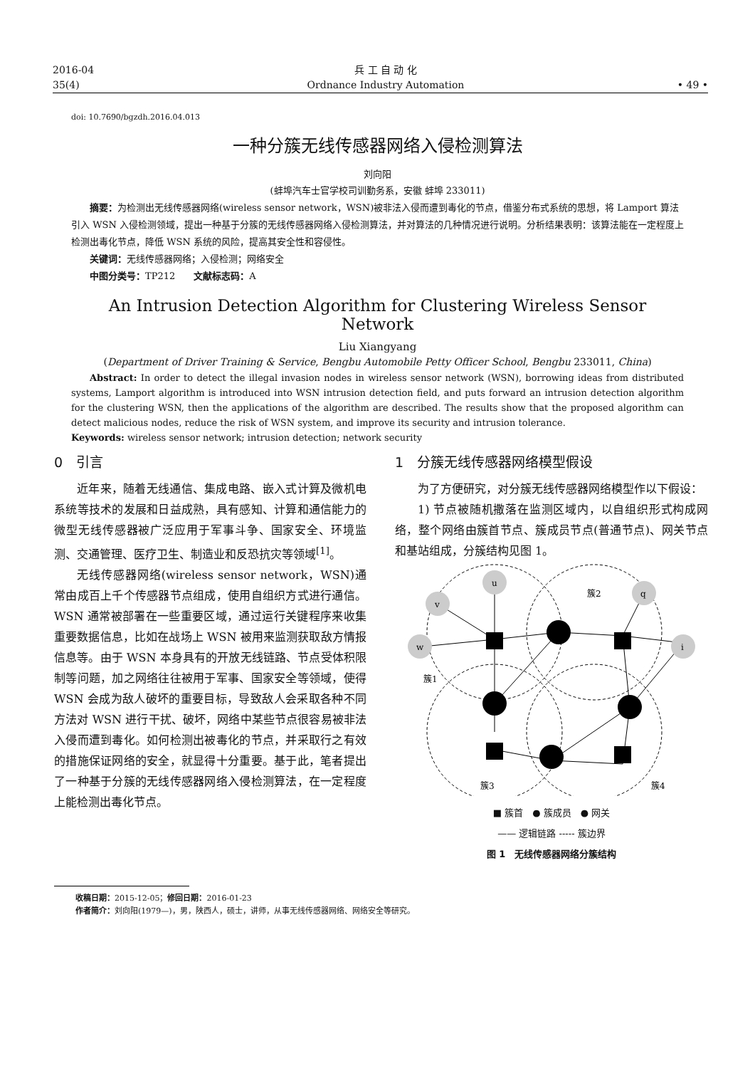2016-04
35(4)
兵 工 自 动 化
Ordnance Industry Automation
• 49 •
doi: 10.7690/bgzdh.2016.04.013
一种分簇无线传感器网络入侵检测算法
刘向阳
(蚌埠汽车士官学校司训勤务系，安徽 蚌埠 233011)
摘要：为检测出无线传感器网络(wireless sensor network，WSN)被非法入侵而遭到毒化的节点，借鉴分布式系统的思想，将 Lamport 算法引入 WSN 入侵检测领域，提出一种基于分簇的无线传感器网络入侵检测算法，并对算法的几种情况进行说明。分析结果表明：该算法能在一定程度上检测出毒化节点，降低 WSN 系统的风险，提高其安全性和容侵性。
关键词：无线传感器网络；入侵检测；网络安全
中图分类号：TP212　　文献标志码：A
An Intrusion Detection Algorithm for Clustering Wireless Sensor Network
Liu Xiangyang
(Department of Driver Training & Service, Bengbu Automobile Petty Officer School, Bengbu 233011, China)
Abstract: In order to detect the illegal invasion nodes in wireless sensor network (WSN), borrowing ideas from distributed systems, Lamport algorithm is introduced into WSN intrusion detection field, and puts forward an intrusion detection algorithm for the clustering WSN, then the applications of the algorithm are described. The results show that the proposed algorithm can detect malicious nodes, reduce the risk of WSN system, and improve its security and intrusion tolerance.
Keywords: wireless sensor network; intrusion detection; network security
0　引言
近年来，随着无线通信、集成电路、嵌入式计算及微机电系统等技术的发展和日益成熟，具有感知、计算和通信能力的微型无线传感器被广泛应用于军事斗争、国家安全、环境监测、交通管理、医疗卫生、制造业和反恐抗灾等领域<sup>[1]</sup>。
无线传感器网络(wireless sensor network，WSN)通常由成百上千个传感器节点组成，使用自组织方式进行通信。WSN 通常被部署在一些重要区域，通过运行关键程序来收集重要数据信息，比如在战场上 WSN 被用来监测获取敌方情报信息等。由于 WSN 本身具有的开放无线链路、节点受体积限制等问题，加之网络往往被用于军事、国家安全等领域，使得 WSN 会成为敌人破坏的重要目标，导致敌人会采取各种不同方法对 WSN 进行干扰、破坏，网络中某些节点很容易被非法入侵而遭到毒化。如何检测出被毒化的节点，并采取行之有效的措施保证网络的安全，就显得十分重要。基于此，笔者提出了一种基于分簇的无线传感器网络入侵检测算法，在一定程度上能检测出毒化节点。
1　分簇无线传感器网络模型假设
为了方便研究，对分簇无线传感器网络模型作以下假设：
1) 节点被随机撒落在监测区域内，以自组织形式构成网络，整个网络由簇首节点、簇成员节点(普通节点)、网关节点和基站组成，分簇结构见图 1。
u
v
w
q
i
簇2
簇1
簇3
簇4
■ 簇首　● 簇成员　● 网关
—— 逻辑链路 ----- 簇边界
图 1　无线传感器网络分簇结构
收稿日期：2015-12-05；修回日期：2016-01-23
作者简介：刘向阳(1979—)，男，陕西人，硕士，讲师，从事无线传感器网络、网络安全等研究。